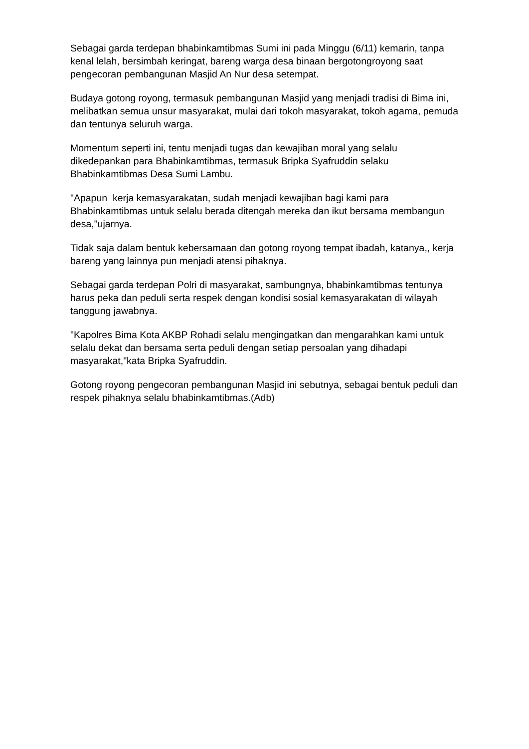Sebagai garda terdepan bhabinkamtibmas Sumi ini pada Minggu (6/11) kemarin, tanpa kenal lelah, bersimbah keringat, bareng warga desa binaan bergotongroyong saat pengecoran pembangunan Masjid An Nur desa setempat.
Budaya gotong royong, termasuk pembangunan Masjid yang menjadi tradisi di Bima ini, melibatkan semua unsur masyarakat, mulai dari tokoh masyarakat, tokoh agama, pemuda dan tentunya seluruh warga.
Momentum seperti ini, tentu menjadi tugas dan kewajiban moral yang selalu dikedepankan para Bhabinkamtibmas, termasuk Bripka Syafruddin selaku Bhabinkamtibmas Desa Sumi Lambu.
"Apapun kerja kemasyarakatan, sudah menjadi kewajiban bagi kami para Bhabinkamtibmas untuk selalu berada ditengah mereka dan ikut bersama membangun desa,"ujarnya.
Tidak saja dalam bentuk kebersamaan dan gotong royong tempat ibadah, katanya,, kerja bareng yang lainnya pun menjadi atensi pihaknya.
Sebagai garda terdepan Polri di masyarakat, sambungnya, bhabinkamtibmas tentunya harus peka dan peduli serta respek dengan kondisi sosial kemasyarakatan di wilayah tanggung jawabnya.
"Kapolres Bima Kota AKBP Rohadi selalu mengingatkan dan mengarahkan kami untuk selalu dekat dan bersama serta peduli dengan setiap persoalan yang dihadapi masyarakat,"kata Bripka Syafruddin.
Gotong royong pengecoran pembangunan Masjid ini sebutnya, sebagai bentuk peduli dan respek pihaknya selalu bhabinkamtibmas.(Adb)